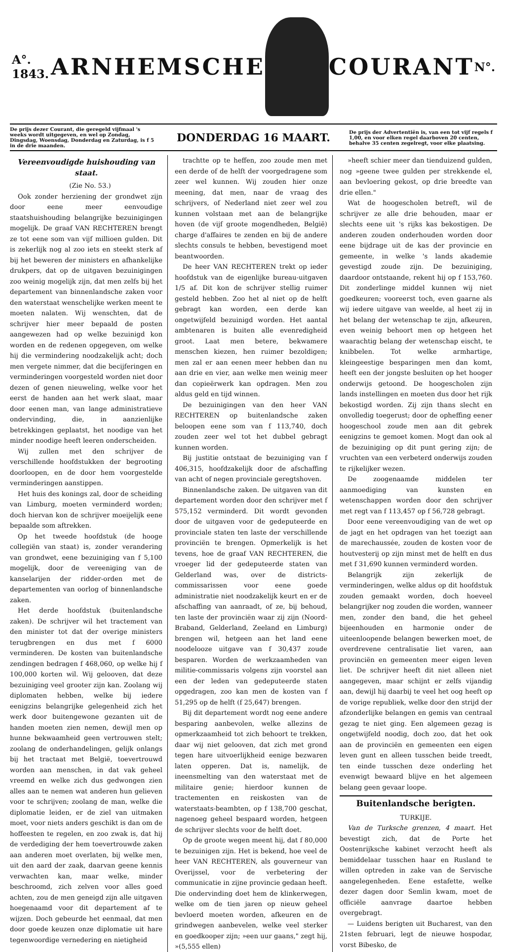A°. 1843. ARNHEMSCHE COURANT N°.
De prijs dezer Courant, die geregeld vijfmaal 's weeks wordt uitgegeven, en wel op Zondag, Dingsdag, Woensdag, Donderdag en Zaturdag, is f 5 in de drie maanden.
DONDERDAG 16 MAART.
De prijs der Advertentiën is, van een tot vijf regels f 1,00, en voor elken regel daarboven 20 centen, behalve 35 centen zegelregt, voor elke plaatsing.
Vereenvoudigde huishouding van staat.
(Zie No. 53.)
Ook zonder herziening der grondwet zijn door eene meer eenvoudige staatshuishouding belangrijke bezuinigingen mogelijk. De graaf VAN RECHTEREN brengt ze tot eene som van vijf millioen gulden. Dit is zekerlijk nog al zoo iets en steekt sterk af bij het beweren der ministers en afhankelijke drukpers, dat op de uitgaven bezuinigingen zoo weinig mogelijk zijn, dat men zelfs bij het departement van binnenlandsche zaken voor den waterstaat wenschelijke werken meent te moeten nalaten. Wij wenschten, dat de schrijver hier meer bepaald de posten aangewezen had op welke bezuinigd kon worden en de redenen opgegeven, om welke hij die vermindering noodzakelijk acht; doch men vergete nimmer, dat die becijferingen en verminderingen voorgesteld worden niet door dezen of genen nieuweling, welke voor het eerst de handen aan het werk slaat, maar door eenen man, van lange administratieve ondervinding, die, in aanzienlijke betrekkingen geplaatst, het noodige van het minder noodige heeft leeren onderscheiden.
Wij zullen met den schrijver de verschillende hoofdstukken der begrooting doorloopen, en de door hem voorgestelde verminderingen aanstippen.
Het huis des konings zal, door de scheiding van Limburg, moeten verminderd worden; doch hiervan kon de schrijver moeijelijk eene bepaalde som aftrekken.
Op het tweede hoofdstuk (de hooge collegiën van staat) is, zonder verandering van grondwet, eene bezuiniging van f 5,100 mogelijk, door de vereeniging van de kanselarijen der ridder-orden met de departementen van oorlog of binnenlandsche zaken.
Het derde hoofdstuk (buitenlandsche zaken). De schrijver wil het tractement van den minister tot dat der overige ministers terugbrengen en dus met f 6000 verminderen. De kosten van buitenlandsche zendingen bedragen f 468,060, op welke hij f 100,000 korten wil. Wij gelooven, dat deze bezuiniging veel grooter zijn kan. Zoolang wij diplomaten hebben, welke bij iedere eenigzins belangrijke gelegenheid zich het werk door buitengewone gezanten uit de handen moeten zien nemen, dewijl men op hunne bekwaamheid geen vertrouwen stelt; zoolang de onderhandelingen, gelijk onlangs bij het tractaat met België, toevertrouwd worden aan menschen, in dat vak geheel vreemd en welke zich dus gedwongen zien alles aan te nemen wat anderen hun gelieven voor te schrijven; zoolang de man, welke die diplomatie leiden, er de ziel van uitmaken moet, voor niets anders geschikt is dan om de hoffeesten te regelen, en zoo zwak is, dat hij de verdediging der hem toevertrouwde zaken aan anderen moet overlaten, bij welke men, uit den aard der zaak, daarvan geene kennis verwachten kan, maar welke, minder beschroomd, zich zelven voor alles goed achten, zou de men geneigd zijn alle uitgaven hoegenaamd voor dit departement af te wijzen. Doch gebeurde het eenmaal, dat men door goede keuzen onze diplomatie uit hare tegenwoordige vernedering en nietigheid
trachtte op te heffen, zoo zoude men met een derde of de helft der voorgedragene som zeer wel kunnen. Wij zouden hier onze meening, dat men, naar de vraag des schrijvers, of Nederland niet zeer wel zou kunnen volstaan met aan de belangrijke hoven (de vijf groote mogendheden, België) charge d'affaires te zenden en bij de andere slechts consuls te hebben, bevestigend moet beantwoorden.
De heer VAN RECHTEREN trekt op ieder hoofdstuk van de eigenlijke bureau-uitgaven 1/5 af. Dit kon de schrijver stellig ruimer gesteld hebben. Zoo het al niet op de helft gebragt kan worden, een derde kan ongetwijfeld bezuinigd worden. Het aantal ambtenaren is buiten alle evenredigheid groot. Laat men betere, bekwamere menschen kiezen, hen ruimer bezoldigen; men zal er aan eenen meer hebben dan nu aan drie en vier, aan welke men weinig meer dan copieërwerk kan opdragen. Men zou aldus geld en tijd winnen.
De bezuinigingen van den heer VAN RECHTEREN op buitenlandsche zaken beloopen eene som van f 113,740, doch zouden zeer wel tot het dubbel gebragt kunnen worden.
Bij justitie ontstaat de bezuiniging van f 406,315, hoofdzakelijk door de afschaffing van acht of negen provinciale geregtshoven.
Binnenlandsche zaken. De uitgaven van dit departement worden door den schrijver met f 575,152 verminderd. Dit wordt gevonden door de uitgaven voor de gedeputeerde en provinciale staten ten laste der verschillende provinciën te brengen. Opmerkelijk is het tevens, hoe de graaf VAN RECHTEREN, die vroeger lid der gedeputeerde staten van Gelderland was, over de districts-commissarissen voor eene goede administratie niet noodzakelijk keurt en er de afschaffing van aanraadt, of ze, bij behoud, ten laste der provinciën waar zij zijn (Noord-Braband, Gelderland, Zeeland en Limburg) brengen wil, hetgeen aan het land eene noodelooze uitgave van f 30,437 zoude besparen. Worden de werkzaamheden van militie-commissaris volgens zijn voorstel aan een der leden van gedeputeerde staten opgedragen, zoo kan men de kosten van f 51,295 op de helft (f 25,647) brengen.
Bij dit departement wordt nog eene andere besparing aanbevolen, welke allezins de opmerkzaamheid tot zich behoort te trekken, daar wij niet gelooven, dat zich met grond tegen hare uitvoerlijkheid eenige bezwaren laten opperen. Dat is, namelijk, de ineensmelting van den waterstaat met de militaire genie; hierdoor kunnen de tractementen en reiskosten van de waterstaats-beambten, op f 138,700 geschat, nagenoeg geheel bespaard worden, hetgeen de schrijver slechts voor de helft doet.
Op de groote wegen meent hij, dat f 80,000 te bezuinigen zijn. Het is bekend, hoe veel de heer VAN RECHTEREN, als gouverneur van Overijssel, voor de verbetering der communicatie in zijne provincie gedaan heeft. Die ondervinding doet hem de klinkerwegen, welke om de tien jaren op nieuw geheel bevloerd moeten worden, afkeuren en de grindwegen aanbevelen, welke veel sterker en goedkooper zijn; »een uur gaans," zegt hij, »(5,555 ellen)
»heeft schier meer dan tienduizend gulden, nog »geene twee gulden per strekkende el, aan bevloering gekost, op drie breedte van drie ellen."
Wat de hoogescholen betreft, wil de schrijver ze alle drie behouden, maar er slechts eene uit 's rijks kas bekostigen. De anderen zouden onderhouden worden door eene bijdrage uit de kas der provincie en gemeente, in welke 's lands akademie gevestigd zoude zijn. De bezuiniging, daardoor ontstaande, rekent hij op f 153,760. Dit zonderlinge middel kunnen wij niet goedkeuren; vooreerst toch, even gaarne als wij iedere uitgave van weelde, al heet zij in het belang der wetenschap te zijn, afkeuren, even weinig behoort men op hetgeen het waarachtig belang der wetenschap eischt, te knibbelen. Tot welke armhartige, kleingeestige besparingen men dan komt, heeft een der jongste besluiten op het hooger onderwijs getoond. De hoogescholen zijn lands instellingen en moeten dus door het rijk bekostigd worden. Zij zijn thans slecht en onvolledig toegerust; door de opheffing eener hoogeschool zoude men aan dit gebrek eenigzins te gemoet komen. Mogt dan ook al de bezuiniging op dit punt gering zijn; de vruchten van een verbeterd onderwijs zouden te rijkelijker wezen.
De zoogenaamde middelen ter aanmoediging van kunsten en wetenschappen worden door den schrijver met regt van f 113,457 op f 56,728 gebragt.
Door eene vereenvoudiging van de wet op de jagt en het opdragen van het toezigt aan de marechaussée, zouden de kosten voor de houtvesterij op zijn minst met de helft en dus met f 31,690 kunnen verminderd worden.
Belangrijk zijn zekerlijk de verminderingen, welke aldus op dit hoofdstuk zouden gemaakt worden, doch hoeveel belangrijker nog zouden die worden, wanneer men, zonder den band, die het geheel bijeenhouden en harmonie onder de uiteenloopende belangen bewerken moet, de overdrevene centralisatie liet varen, aan provinciën en gemeenten meer eigen leven liet. De schrijver heeft dit niet alleen niet aangegeven, maar schijnt er zelfs vijandig aan, dewijl hij daarbij te veel het oog heeft op de vorige republiek, welke door den strijd der afzonderlijke belangen en gemis van centraal gezag te niet ging. Een algemeen gezag is ongetwijfeld noodig, doch zoo, dat het ook aan de provinciën en gemeenten een eigen leven gunt en alleen tusschen beide treedt, ten einde tusschen deze onderling het evenwigt bewaard blijve en het algemeen belang geen gevaar loope.
Buitenlandsche berigten.
TURKIJE.
Van de Turksche grenzen, 4 maart. Het bevestigt zich, dat de Porte het Oostenrijksche kabinet verzocht heeft als bemiddelaar tusschen haar en Rusland te willen optreden in zake van de Servische aangelegenheden. Eene estafette, welke dezer dagen door Semlin kwam, moet de officiële aanvrage daartoe hebben overgebragt.
— Luidens berigten uit Bucharest, van den 21sten februari, legt de nieuwe hospodar, vorst Bibesko, de